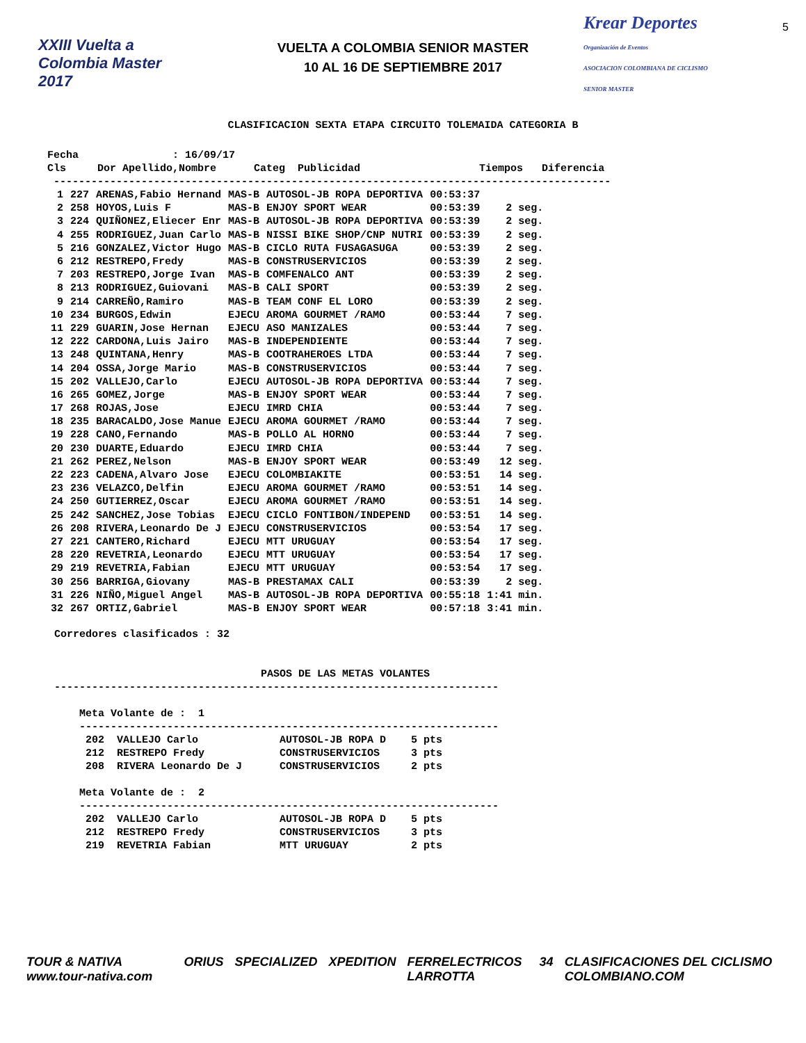XXIII Vuelta a Colombia Master 2017
VUELTA A COLOMBIA SENIOR MASTER
10 AL 16 DE SEPTIEMBRE 2017
Krear Deportes
Organización de Eventos
ASOCIACION COLOMBIANA DE CICLISMO SENIOR MASTER
5
CLASIFICACION SEXTA ETAPA CIRCUITO TOLEMAIDA CATEGORIA B
Fecha               : 16/09/17
Cls     Dor Apellido,Nombre      Categ  Publicidad                   Tiempos   Diferencia
 -----------------------------------------------------------------------------------------
| 1 | 227 | ARENAS,Fabio Hernand | MAS-B | AUTOSOL-JB ROPA DEPORTIVA | 00:53:37 | |
| 2 | 258 | HOYOS,Luis F | MAS-B | ENJOY SPORT WEAR | 00:53:39 | 2 seg. |
| 3 | 224 | QUIÑONEZ,Eliecer Enr | MAS-B | AUTOSOL-JB ROPA DEPORTIVA | 00:53:39 | 2 seg. |
| 4 | 255 | RODRIGUEZ,Juan Carlo | MAS-B | NISSI BIKE SHOP/CNP NUTRI | 00:53:39 | 2 seg. |
| 5 | 216 | GONZALEZ,Victor Hugo | MAS-B | CICLO RUTA FUSAGASUGA | 00:53:39 | 2 seg. |
| 6 | 212 | RESTREPO,Fredy | MAS-B | CONSTRUSERVICIOS | 00:53:39 | 2 seg. |
| 7 | 203 | RESTREPO,Jorge Ivan | MAS-B | COMFENALCO ANT | 00:53:39 | 2 seg. |
| 8 | 213 | RODRIGUEZ,Guiovani | MAS-B | CALI SPORT | 00:53:39 | 2 seg. |
| 9 | 214 | CARREÑO,Ramiro | MAS-B | TEAM CONF EL LORO | 00:53:39 | 2 seg. |
| 10 | 234 | BURGOS,Edwin | EJECU | AROMA GOURMET /RAMO | 00:53:44 | 7 seg. |
| 11 | 229 | GUARIN,Jose Hernan | EJECU | ASO MANIZALES | 00:53:44 | 7 seg. |
| 12 | 222 | CARDONA,Luis Jairo | MAS-B | INDEPENDIENTE | 00:53:44 | 7 seg. |
| 13 | 248 | QUINTANA,Henry | MAS-B | COOTRAHEROES LTDA | 00:53:44 | 7 seg. |
| 14 | 204 | OSSA,Jorge Mario | MAS-B | CONSTRUSERVICIOS | 00:53:44 | 7 seg. |
| 15 | 202 | VALLEJO,Carlo | EJECU | AUTOSOL-JB ROPA DEPORTIVA | 00:53:44 | 7 seg. |
| 16 | 265 | GOMEZ,Jorge | MAS-B | ENJOY SPORT WEAR | 00:53:44 | 7 seg. |
| 17 | 268 | ROJAS,Jose | EJECU | IMRD CHIA | 00:53:44 | 7 seg. |
| 18 | 235 | BARACALDO,Jose Manue | EJECU | AROMA GOURMET /RAMO | 00:53:44 | 7 seg. |
| 19 | 228 | CANO,Fernando | MAS-B | POLLO AL HORNO | 00:53:44 | 7 seg. |
| 20 | 230 | DUARTE,Eduardo | EJECU | IMRD CHIA | 00:53:44 | 7 seg. |
| 21 | 262 | PEREZ,Nelson | MAS-B | ENJOY SPORT WEAR | 00:53:49 | 12 seg. |
| 22 | 223 | CADENA,Alvaro Jose | EJECU | COLOMBIAKITE | 00:53:51 | 14 seg. |
| 23 | 236 | VELAZCO,Delfin | EJECU | AROMA GOURMET /RAMO | 00:53:51 | 14 seg. |
| 24 | 250 | GUTIERREZ,Oscar | EJECU | AROMA GOURMET /RAMO | 00:53:51 | 14 seg. |
| 25 | 242 | SANCHEZ,Jose Tobias | EJECU | CICLO FONTIBON/INDEPEND | 00:53:51 | 14 seg. |
| 26 | 208 | RIVERA,Leonardo De J | EJECU | CONSTRUSERVICIOS | 00:53:54 | 17 seg. |
| 27 | 221 | CANTERO,Richard | EJECU | MTT URUGUAY | 00:53:54 | 17 seg. |
| 28 | 220 | REVETRIA,Leonardo | EJECU | MTT URUGUAY | 00:53:54 | 17 seg. |
| 29 | 219 | REVETRIA,Fabian | EJECU | MTT URUGUAY | 00:53:54 | 17 seg. |
| 30 | 256 | BARRIGA,Giovany | MAS-B | PRESTAMAX CALI | 00:53:39 | 2 seg. |
| 31 | 226 | NIÑO,Miguel Angel | MAS-B | AUTOSOL-JB ROPA DEPORTIVA | 00:55:18 | 1:41 min. |
| 32 | 267 | ORTIZ,Gabriel | MAS-B | ENJOY SPORT WEAR | 00:57:18 | 3:41 min. |
Corredores clasificados : 32
                                 PASOS DE LAS METAS VOLANTES
-----------------------------------------------------------------------

    Meta Volante de :  1
    -------------------------------------------------------------------
     202  VALLEJO Carlo             AUTOSOL-JB ROPA D    5 pts
     212  RESTREPO Fredy            CONSTRUSERVICIOS     3 pts
     208  RIVERA Leonardo De J      CONSTRUSERVICIOS     2 pts

    Meta Volante de :  2
    -------------------------------------------------------------------
     202  VALLEJO Carlo             AUTOSOL-JB ROPA D    5 pts
     212  RESTREPO Fredy            CONSTRUSERVICIOS     3 pts
     219  REVETRIA Fabian           MTT URUGUAY          2 pts
TOUR & NATIVA www.tour-nativa.com ORIUS SPECIALIZED XPEDITION FERRELECTRICOS LARROTTA 34 CLASIFICACIONES DEL CICLISMO COLOMBIANO.COM